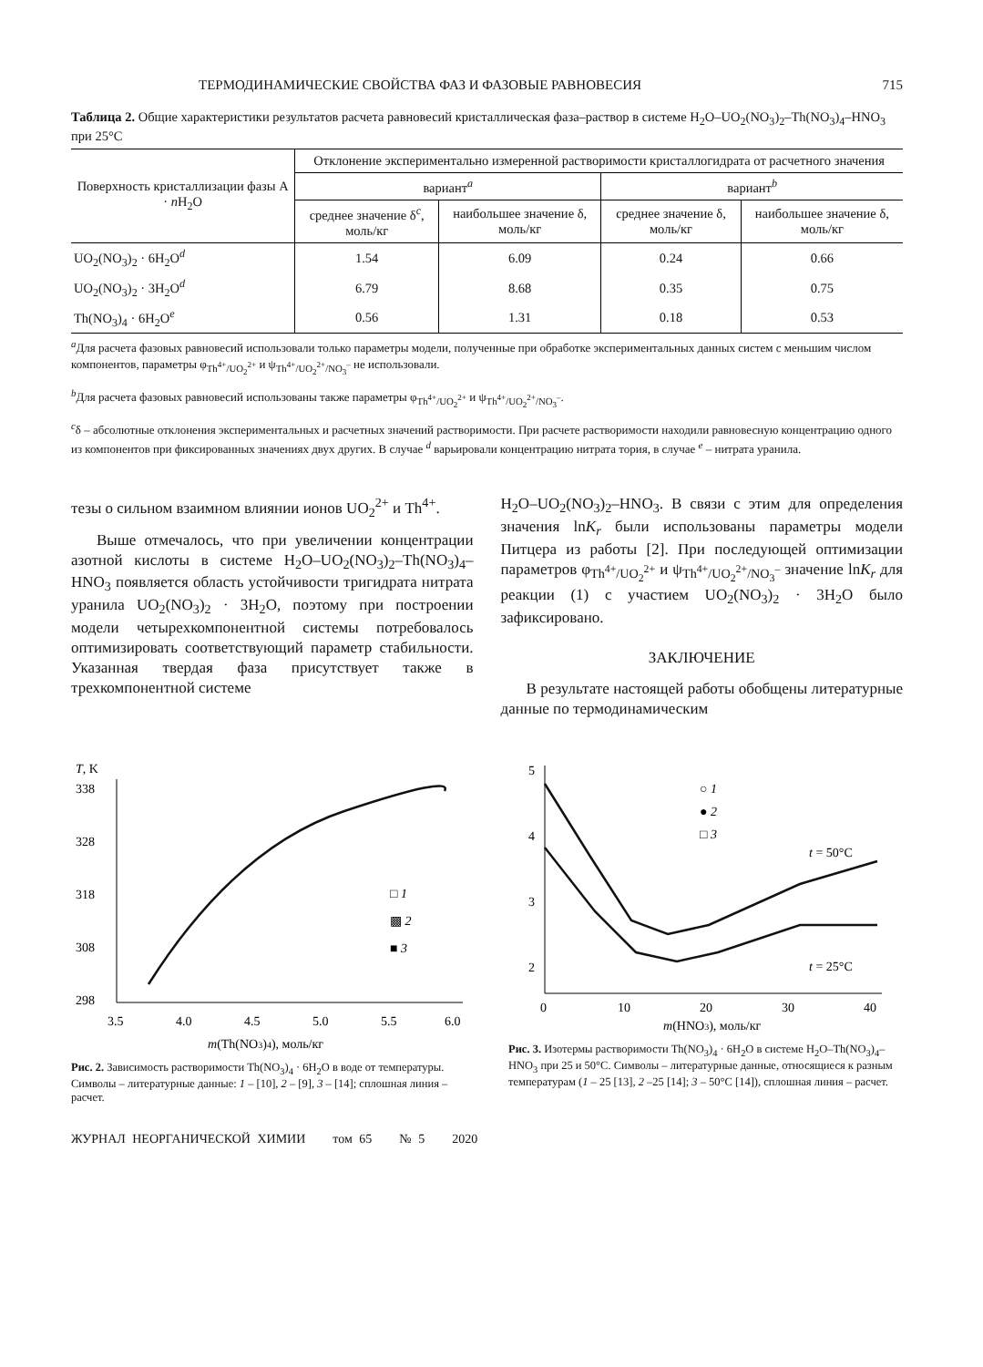ТЕРМОДИНАМИЧЕСКИЕ СВОЙСТВА ФАЗ И ФАЗОВЫЕ РАВНОВЕСИЯ 715
Таблица 2. Общие характеристики результатов расчета равновесий кристаллическая фаза–раствор в системе H<sub>2</sub>O–UO<sub>2</sub>(NO<sub>3</sub>)<sub>2</sub>–Th(NO<sub>3</sub>)<sub>4</sub>–HNO<sub>3</sub> при 25°C
| Поверхность кристаллизации фазы A · n H<sub>2</sub>O | Отклонение экспериментально измеренной растворимости кристаллогидрата от расчетного значения | | | |
| --- | --- | --- | --- | --- |
| | вариант<sup>a</sup> | | вариант<sup>b</sup> | |
| | среднее значение δ<sup>c</sup>, моль/кг | наибольшее значение δ, моль/кг | среднее значение δ, моль/кг | наибольшее значение δ, моль/кг |
| UO<sub>2</sub>(NO<sub>3</sub>)<sub>2</sub> · 6H<sub>2</sub>O<sup>d</sup> | 1.54 | 6.09 | 0.24 | 0.66 |
| UO<sub>2</sub>(NO<sub>3</sub>)<sub>2</sub> · 3H<sub>2</sub>O<sup>d</sup> | 6.79 | 8.68 | 0.35 | 0.75 |
| Th(NO<sub>3</sub>)<sub>4</sub> · 6H<sub>2</sub>O<sup>e</sup> | 0.56 | 1.31 | 0.18 | 0.53 |
<sup>a</sup> Для расчета фазовых равновесий использовали только параметры модели, полученные при обработке экспериментальных данных систем с меньшим числом компонентов, параметры φ<sub>Th<sup>4+</sup>/UO<sub>2</sub><sup>2+</sup></sub> и ψ<sub>Th<sup>4+</sup>/UO<sub>2</sub><sup>2+</sup>/NO<sub>3</sub><sup>–</sup></sub> не использовали.
<sup>b</sup> Для расчета фазовых равновесий использованы также параметры φ<sub>Th<sup>4+</sup>/UO<sub>2</sub><sup>2+</sup></sub> и ψ<sub>Th<sup>4+</sup>/UO<sub>2</sub><sup>2+</sup>/NO<sub>3</sub><sup>–</sup></sub>.
<sup>c</sup> δ – абсолютные отклонения экспериментальных и расчетных значений растворимости. При расчете растворимости находили равновесную концентрацию одного из компонентов при фиксированных значениях двух других. В случае <sup>d</sup> варьировали концентрацию нитрата тория, в случае <sup>e</sup> – нитрата уранила.
тезы о сильном взаимном влиянии ионов UO<sub>2</sub><sup>2+</sup> и Th<sup>4+</sup>.
Выше отмечалось, что при увеличении концентрации азотной кислоты в системе H<sub>2</sub>O–UO<sub>2</sub>(NO<sub>3</sub>)<sub>2</sub>–Th(NO<sub>3</sub>)<sub>4</sub>–HNO<sub>3</sub> появляется область устойчивости тригидрата нитрата уранила UO<sub>2</sub>(NO<sub>3</sub>)<sub>2</sub> · 3H<sub>2</sub>O, поэтому при построении модели четырехкомпонентной системы потребовалось оптимизировать соответствующий параметр стабильности. Указанная твердая фаза присутствует также в трехкомпонентной системе
H<sub>2</sub>O–UO<sub>2</sub>(NO<sub>3</sub>)<sub>2</sub>–HNO<sub>3</sub>. В связи с этим для определения значения lnK<sub>r</sub> были использованы параметры модели Питцера из работы [2]. При последующей оптимизации параметров φ<sub>Th<sup>4+</sup>/UO<sub>2</sub><sup>2+</sup></sub> и ψ<sub>Th<sup>4+</sup>/UO<sub>2</sub><sup>2+</sup>/NO<sub>3</sub><sup>–</sup></sub> значение lnK<sub>r</sub> для реакции (1) с участием UO<sub>2</sub>(NO<sub>3</sub>)<sub>2</sub> · 3H<sub>2</sub>O было зафиксировано.
ЗАКЛЮЧЕНИЕ
В результате настоящей работы обобщены литературные данные по термодинамическим
T, K
338
328
318
308
298
3.5
4.0
4.5
5.0
5.5
6.0
□ 1
▩ 2
■ 3
m(Th(NO3)4), моль/кг
Рис. 2. Зависимость растворимости Th(NO<sub>3</sub>)<sub>4</sub> · 6H<sub>2</sub>O в воде от температуры. Символы – литературные данные: 1 – [10], 2 – [9], 3 – [14]; сплошная линия – расчет.
5
4
3
2
0
10
20
30
40
○ 1
● 2
□ 3
t = 50°C
t = 25°C
m(HNO3), моль/кг
Рис. 3. Изотермы растворимости Th(NO<sub>3</sub>)<sub>4</sub> · 6H<sub>2</sub>O в системе H<sub>2</sub>O–Th(NO<sub>3</sub>)<sub>4</sub>–HNO<sub>3</sub> при 25 и 50°C. Символы – литературные данные, относящиеся к разным температурам (1 – 25 [13], 2 –25 [14]; 3 – 50°C [14]), сплошная линия – расчет.
ЖУРНАЛ НЕОРГАНИЧЕСКОЙ ХИМИИ том 65 № 5 2020